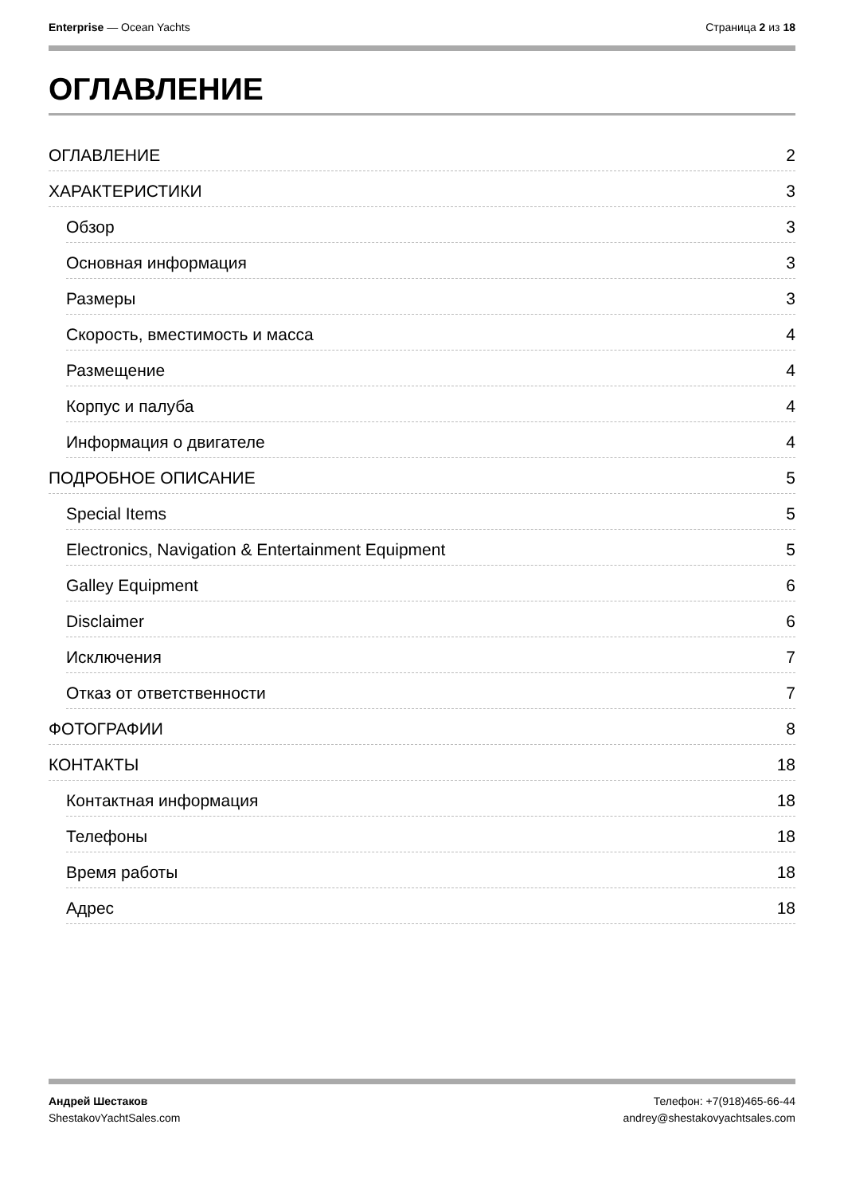Enterprise — Ocean Yachts Страница 2 из 18
ОГЛАВЛЕНИЕ
ОГЛАВЛЕНИЕ 2
ХАРАКТЕРИСТИКИ 3
Обзор 3
Основная информация 3
Размеры 3
Скорость, вместимость и масса 4
Размещение 4
Корпус и палуба 4
Информация о двигателе 4
ПОДРОБНОЕ ОПИСАНИЕ 5
Special Items 5
Electronics, Navigation & Entertainment Equipment 5
Galley Equipment 6
Disclaimer 6
Исключения 7
Отказ от ответственности 7
ФОТОГРАФИИ 8
КОНТАКТЫ 18
Контактная информация 18
Телефоны 18
Время работы 18
Адрес 18
Андрей Шестаков
ShestakovYachtSales.com
Телефон: +7(918)465-66-44
andrey@shestakovyachtsales.com